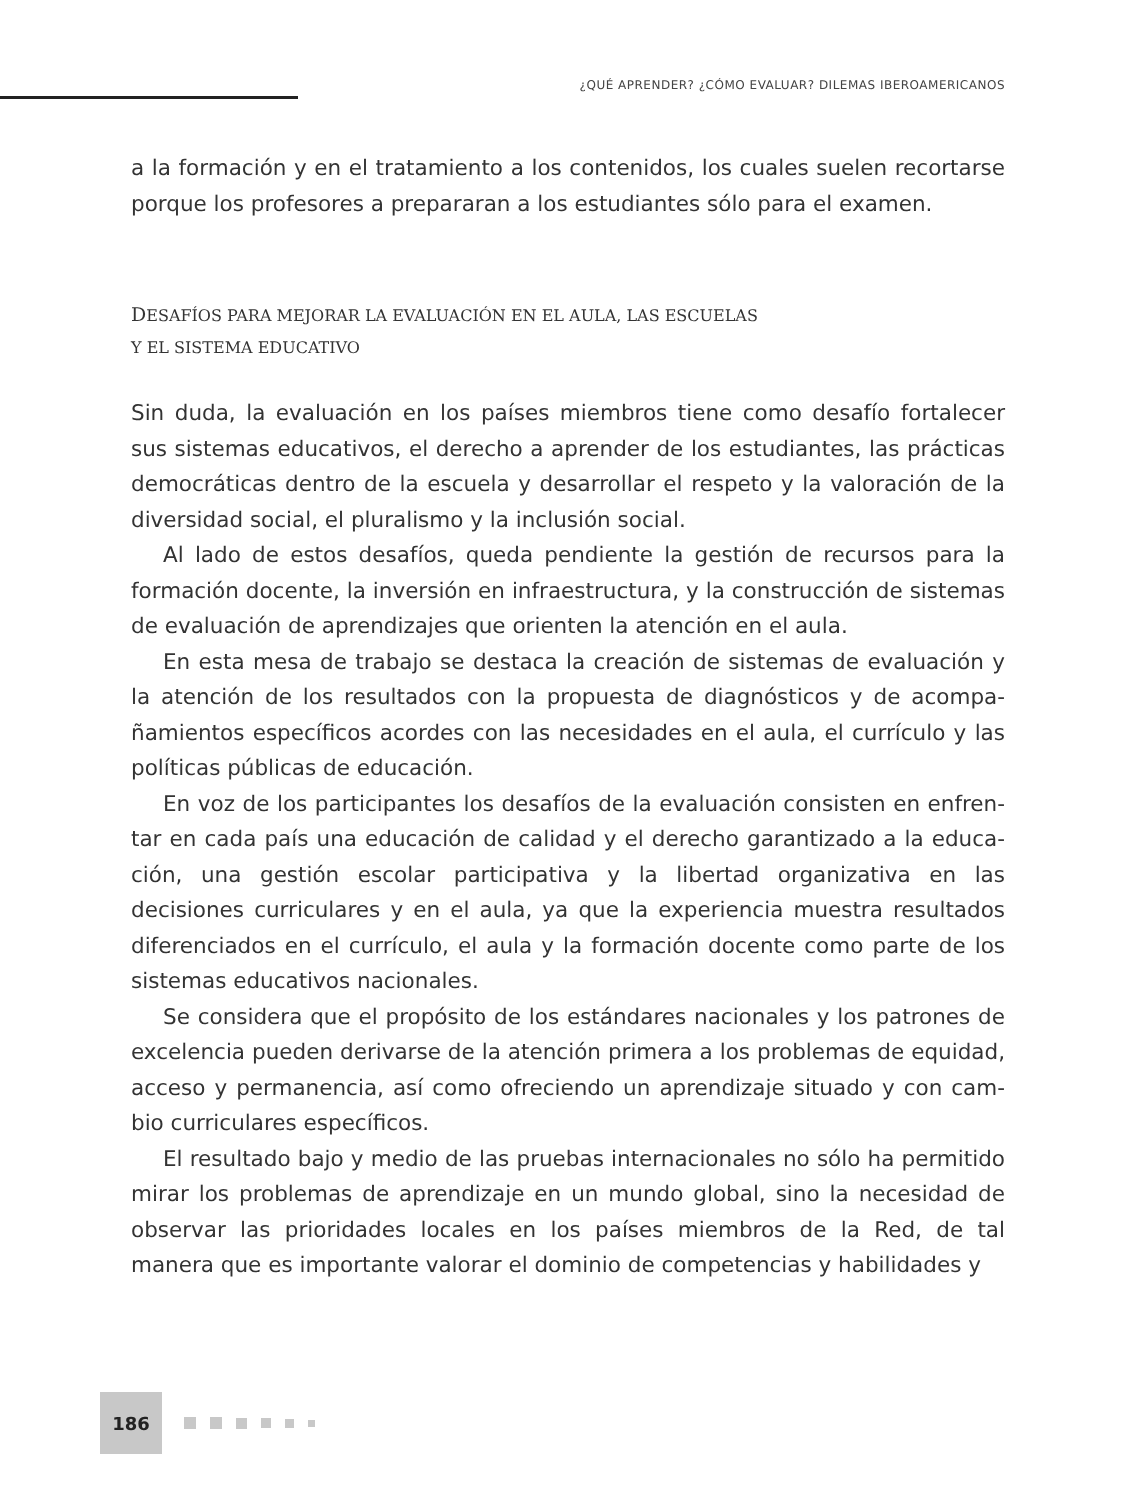¿QUÉ APRENDER? ¿CÓMO EVALUAR? DILEMAS IBEROAMERICANOS
a la formación y en el tratamiento a los contenidos, los cuales suelen recortarse porque los profesores a prepararan a los estudiantes sólo para el examen.
DESAFÍOS PARA MEJORAR LA EVALUACIÓN EN EL AULA, LAS ESCUELAS
Y EL SISTEMA EDUCATIVO
Sin duda, la evaluación en los países miembros tiene como desafío fortalecer sus sistemas educativos, el derecho a aprender de los estudiantes, las prácticas democráticas dentro de la escuela y desarrollar el respeto y la valoración de la diversidad social, el pluralismo y la inclusión social.
Al lado de estos desafíos, queda pendiente la gestión de recursos para la formación docente, la inversión en infraestructura, y la construcción de sistemas de evaluación de aprendizajes que orienten la atención en el aula.
En esta mesa de trabajo se destaca la creación de sistemas de evaluación y la atención de los resultados con la propuesta de diagnósticos y de acompa­ñamientos específicos acordes con las necesidades en el aula, el currículo y las políticas públicas de educación.
En voz de los participantes los desafíos de la evaluación consisten en enfren­tar en cada país una educación de calidad y el derecho garantizado a la educa­ción, una gestión escolar participativa y la libertad organizativa en las decisiones curriculares y en el aula, ya que la experiencia muestra resultados diferenciados en el currículo, el aula y la formación docente como parte de los sistemas edu­cativos nacionales.
Se considera que el propósito de los estándares nacionales y los patrones de excelencia pueden derivarse de la atención primera a los problemas de equidad, acceso y permanencia, así como ofreciendo un aprendizaje situado y con cam­bio curriculares específicos.
El resultado bajo y medio de las pruebas internacionales no sólo ha permiti­do mirar los problemas de aprendizaje en un mundo global, sino la necesidad de observar las prioridades locales en los países miembros de la Red, de tal manera que es importante valorar el dominio de competencias y habilidades y
186